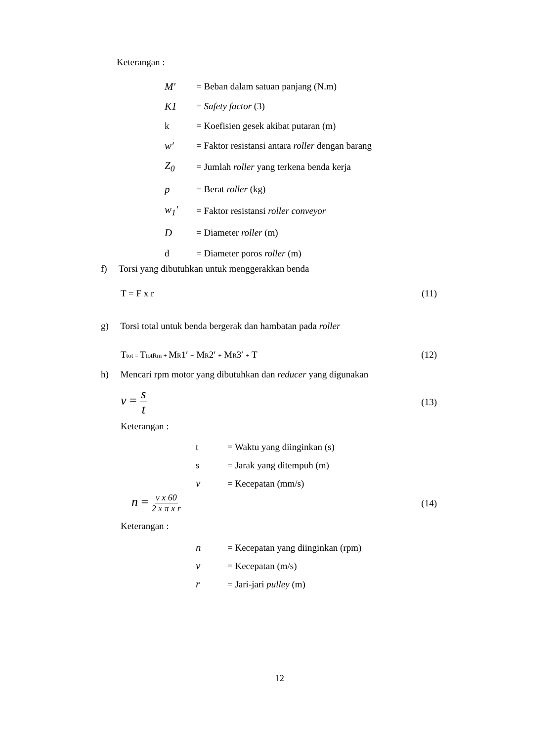Keterangan :
M′ = Beban dalam satuan panjang (N.m)
K1 = Safety factor (3)
k = Koefisien gesek akibat putaran (m)
w′ = Faktor resistansi antara roller dengan barang
Z<sub>0</sub> = Jumlah roller yang terkena benda kerja
p = Berat roller (kg)
w<sub>1</sub>′ = Faktor resistansi roller conveyor
D = Diameter roller (m)
d = Diameter poros roller (m)
f) Torsi yang dibutuhkan untuk menggerakkan benda
T = F x r (11)
g) Torsi total untuk benda bergerak dan hambatan pada roller
Ttot = TtotRm + MR1′ + MR2′ + MR3′ + T (12)
h) Mencari rpm motor yang dibutuhkan dan reducer yang digunakan
v = s t (13)
Keterangan :
t = Waktu yang diinginkan (s)
s = Jarak yang ditempuh (m)
v = Kecepatan (mm/s)
n = v x 60 2 x π x r (14)
Keterangan :
n = Kecepatan yang diinginkan (rpm)
v = Kecepatan (m/s)
r = Jari-jari pulley (m)
12